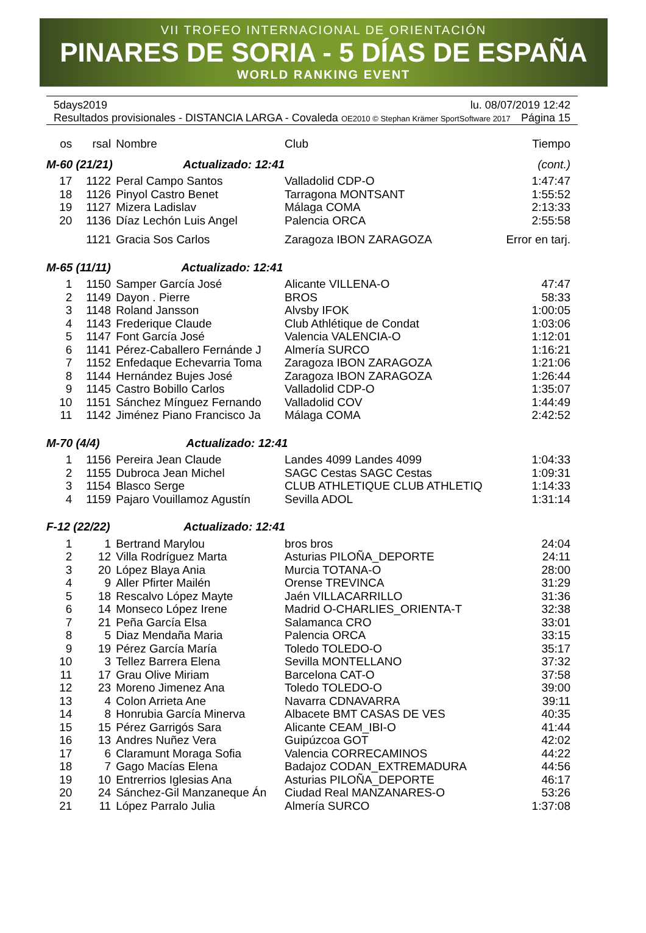VII TROFEO INTERNACIONAL DE ORIENTACIÓN
PINARES DE SORIA - 5 DÍAS DE ESPAÑA
WORLD RANKING EVENT
5days2019 lu. 08/07/2019 12:42
Resultados provisionales - DISTANCIA LARGA - Covaleda OE2010 © Stephan Krämer SportSoftware 2017 Página 15
| os | rsal | Nombre | Club | Tiempo |
| --- | --- | --- | --- | --- |
| M-60 (21/21) Actualizado: 12:41 | | | | (cont.) |
| 17 | 1122 | Peral Campo Santos | Valladolid CDP-O | 1:47:47 |
| 18 | 1126 | Pinyol Castro Benet | Tarragona MONTSANT | 1:55:52 |
| 19 | 1127 | Mizera Ladislav | Málaga COMA | 2:13:33 |
| 20 | 1136 | Díaz Lechón Luis Angel | Palencia ORCA | 2:55:58 |
| | 1121 | Gracia Sos Carlos | Zaragoza IBON ZARAGOZA | Error en tarj. |
| M-65 (11/11) Actualizado: 12:41 | | | | |
| 1 | 1150 | Samper García José | Alicante VILLENA-O | 47:47 |
| 2 | 1149 | Dayon . Pierre | BROS | 58:33 |
| 3 | 1148 | Roland Jansson | Alvsby IFOK | 1:00:05 |
| 4 | 1143 | Frederique Claude | Club Athlétique de Condat | 1:03:06 |
| 5 | 1147 | Font García José | Valencia VALENCIA-O | 1:12:01 |
| 6 | 1141 | Pérez-Caballero Fernánde J | Almería SURCO | 1:16:21 |
| 7 | 1152 | Enfedaque Echevarria Toma | Zaragoza IBON ZARAGOZA | 1:21:06 |
| 8 | 1144 | Hernández Bujes José | Zaragoza IBON ZARAGOZA | 1:26:44 |
| 9 | 1145 | Castro Bobillo Carlos | Valladolid CDP-O | 1:35:07 |
| 10 | 1151 | Sánchez Mínguez Fernando | Valladolid COV | 1:44:49 |
| 11 | 1142 | Jiménez Piano Francisco Ja | Málaga COMA | 2:42:52 |
| M-70 (4/4) Actualizado: 12:41 | | | | |
| 1 | 1156 | Pereira Jean Claude | Landes 4099 Landes 4099 | 1:04:33 |
| 2 | 1155 | Dubroca Jean Michel | SAGC Cestas SAGC Cestas | 1:09:31 |
| 3 | 1154 | Blasco Serge | CLUB ATHLETIQUE CLUB ATHLETIQ | 1:14:33 |
| 4 | 1159 | Pajaro Vouillamoz Agustín | Sevilla ADOL | 1:31:14 |
| F-12 (22/22) Actualizado: 12:41 | | | | |
| 1 | 1 | Bertrand Marylou | bros bros | 24:04 |
| 2 | 12 | Villa Rodríguez Marta | Asturias PILOÑA_DEPORTE | 24:11 |
| 3 | 20 | López Blaya Ania | Murcia TOTANA-O | 28:00 |
| 4 | 9 | Aller Pfirter Mailén | Orense TREVINCA | 31:29 |
| 5 | 18 | Rescalvo López Mayte | Jaén VILLACARRILLO | 31:36 |
| 6 | 14 | Monseco López Irene | Madrid O-CHARLIES_ORIENTA-T | 32:38 |
| 7 | 21 | Peña García Elsa | Salamanca CRO | 33:01 |
| 8 | 5 | Diaz Mendaña Maria | Palencia ORCA | 33:15 |
| 9 | 19 | Pérez García María | Toledo TOLEDO-O | 35:17 |
| 10 | 3 | Tellez Barrera Elena | Sevilla MONTELLANO | 37:32 |
| 11 | 17 | Grau Olive Miriam | Barcelona CAT-O | 37:58 |
| 12 | 23 | Moreno Jimenez Ana | Toledo TOLEDO-O | 39:00 |
| 13 | 4 | Colon Arrieta Ane | Navarra CDNAVARRA | 39:11 |
| 14 | 8 | Honrubia García Minerva | Albacete BMT CASAS DE VES | 40:35 |
| 15 | 15 | Pérez Garrigós Sara | Alicante CEAM_IBI-O | 41:44 |
| 16 | 13 | Andres Nuñez Vera | Guipúzcoa GOT | 42:02 |
| 17 | 6 | Claramunt Moraga Sofia | Valencia CORRECAMINOS | 44:22 |
| 18 | 7 | Gago Macías Elena | Badajoz CODAN_EXTREMADURA | 44:56 |
| 19 | 10 | Entrerrios Iglesias Ana | Asturias PILOÑA_DEPORTE | 46:17 |
| 20 | 24 | Sánchez-Gil Manzaneque Án | Ciudad Real MANZANARES-O | 53:26 |
| 21 | 11 | López Parralo Julia | Almería SURCO | 1:37:08 |